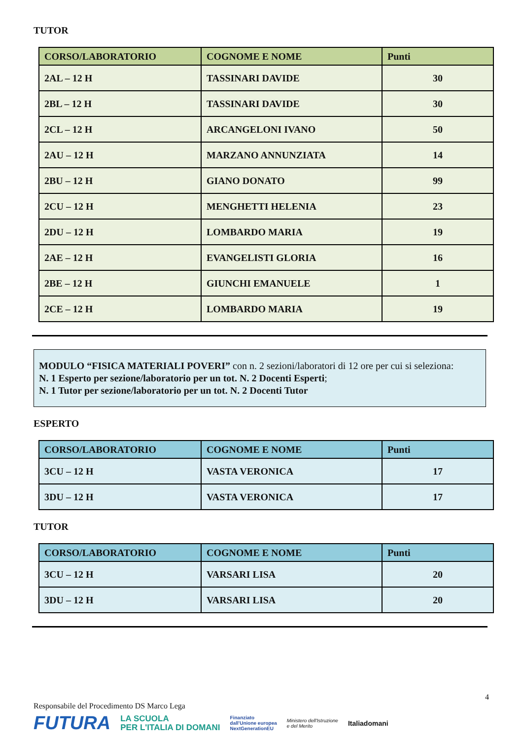TUTOR
| CORSO/LABORATORIO | COGNOME E NOME | Punti |
| --- | --- | --- |
| 2AL – 12 H | TASSINARI DAVIDE | 30 |
| 2BL – 12 H | TASSINARI DAVIDE | 30 |
| 2CL – 12 H | ARCANGELONI IVANO | 50 |
| 2AU – 12 H | MARZANO ANNUNZIATA | 14 |
| 2BU – 12 H | GIANO DONATO | 99 |
| 2CU – 12 H | MENGHETTI HELENIA | 23 |
| 2DU – 12 H | LOMBARDO MARIA | 19 |
| 2AE – 12 H | EVANGELISTI GLORIA | 16 |
| 2BE – 12 H | GIUNCHI EMANUELE | 1 |
| 2CE – 12 H | LOMBARDO MARIA | 19 |
MODULO “FISICA MATERIALI POVERI” con n. 2 sezioni/laboratori di 12 ore per cui si seleziona:
N. 1 Esperto per sezione/laboratorio per un tot. N. 2 Docenti Esperti;
N. 1 Tutor per sezione/laboratorio per un tot. N. 2 Docenti Tutor
ESPERTO
| CORSO/LABORATORIO | COGNOME E NOME | Punti |
| --- | --- | --- |
| 3CU – 12 H | VASTA VERONICA | 17 |
| 3DU – 12 H | VASTA VERONICA | 17 |
TUTOR
| CORSO/LABORATORIO | COGNOME E NOME | Punti |
| --- | --- | --- |
| 3CU – 12 H | VARSARI LISA | 20 |
| 3DU – 12 H | VARSARI LISA | 20 |
4
Responsabile del Procedimento DS Marco Lega
FUTURA LA SCUOLA
PER L'ITALIA DI DOMANI Finanziato
dall'Unione europea
NextGenerationEU Ministero dell'Istruzione
e del Merito Italiadomani